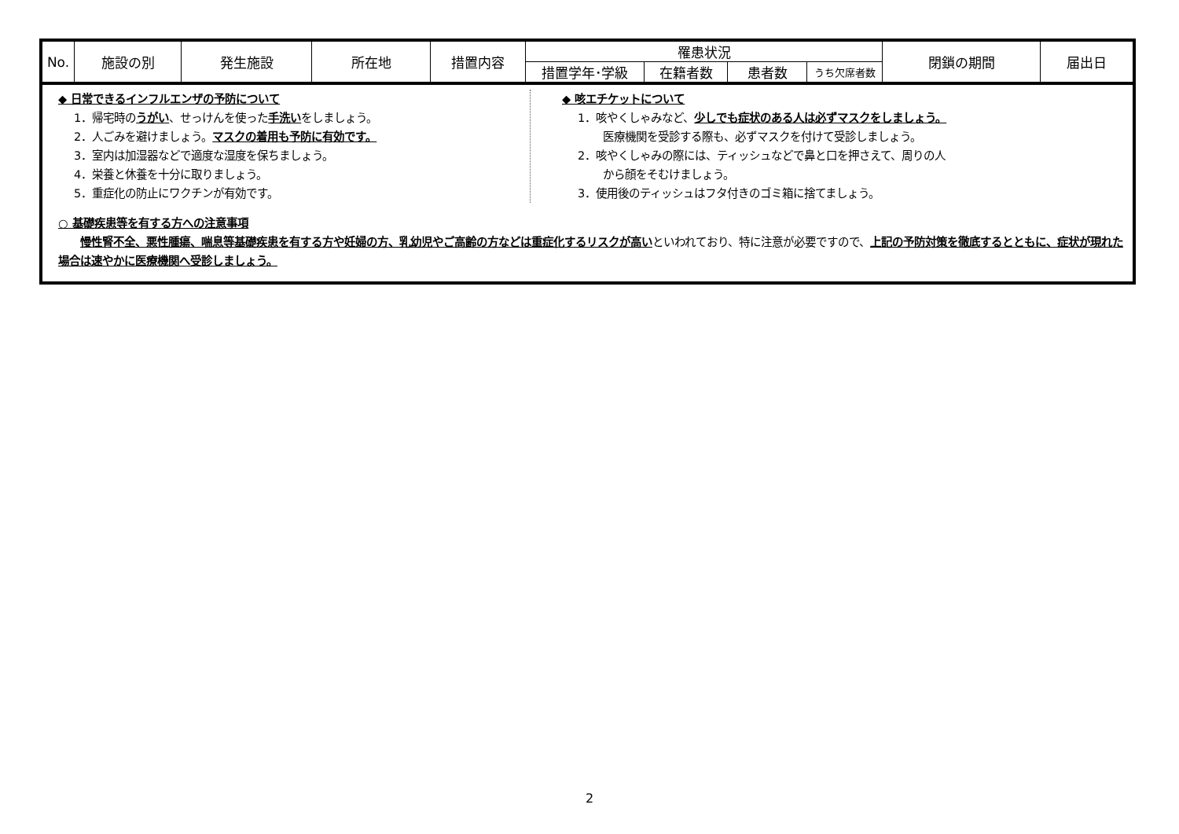| No. | 施設の別 | 発生施設 | 所在地 | 措置内容 | 罹患状況 | | | | 閉鎖の期間 | 届出日 |
| --- | --- | --- | --- | --- | --- | --- | --- | --- | --- | --- |
| | | | | | 措置学年･学級 | 在籍者数 | 患者数 | うち欠席者数 | | |
◆ 日常できるインフルエンザの予防について
1．帰宅時のうがい、せっけんを使った手洗いをしましょう。
2．人ごみを避けましょう。マスクの着用も予防に有効です。
3．室内は加湿器などで適度な湿度を保ちましょう。
4．栄養と休養を十分に取りましょう。
5．重症化の防止にワクチンが有効です。
◆ 咳エチケットについて
1．咳やくしゃみなど、少しでも症状のある人は必ずマスクをしましょう。
医療機関を受診する際も、必ずマスクを付けて受診しましょう。
2．咳やくしゃみの際には、ティッシュなどで鼻と口を押さえて、周りの人
から顔をそむけましょう。
3．使用後のティッシュはフタ付きのゴミ箱に捨てましょう。
○ 基礎疾患等を有する方への注意事項
　　慢性腎不全、悪性腫瘍、喘息等基礎疾患を有する方や妊婦の方、乳幼児やご高齢の方などは重症化するリスクが高いといわれており、特に注意が必要ですので、上記の予防対策を徹底するとともに、症状が現れた場合は速やかに医療機関へ受診しましょう。
2